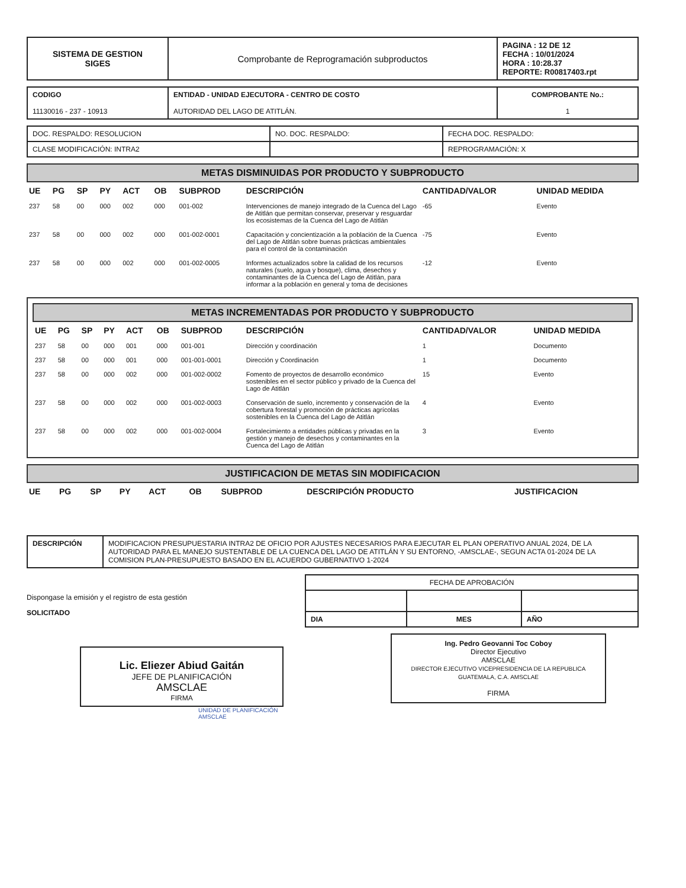| SISTEMA DE GESTION SIGES | Comprobante de Reprogramación subproductos | PAGINA : 12 DE 12 FECHA : 10/01/2024 HORA : 10:28.37 REPORTE: R00817403.rpt |
| CODIGO 11130016 - 237 - 10913 | ENTIDAD - UNIDAD EJECUTORA - CENTRO DE COSTO AUTORIDAD DEL LAGO DE ATITLÁN. | COMPROBANTE No.: 1 |
| DOC. RESPALDO: RESOLUCION | NO. DOC. RESPALDO: | FECHA DOC. RESPALDO: |
| CLASE MODIFICACIÓN: INTRA2 | | REPROGRAMACIÓN: X |
METAS DISMINUIDAS POR PRODUCTO Y SUBPRODUCTO
| UE | PG | SP | PY | ACT | OB | SUBPROD | DESCRIPCIÓN | CANTIDAD/VALOR | UNIDAD MEDIDA |
| --- | --- | --- | --- | --- | --- | --- | --- | --- | --- |
| 237 | 58 | 00 | 000 | 002 | 000 | 001-002 | Intervenciones de manejo integrado de la Cuenca del Lago de Atitlán que permitan conservar, preservar y resguardar los ecosistemas de la Cuenca del Lago de Atitlán | -65 | Evento |
| 237 | 58 | 00 | 000 | 002 | 000 | 001-002-0001 | Capacitación y concientización a la población de la Cuenca del Lago de Atitlán sobre buenas prácticas ambientales para el control de la contaminación | -75 | Evento |
| 237 | 58 | 00 | 000 | 002 | 000 | 001-002-0005 | Informes actualizados sobre la calidad de los recursos naturales (suelo, agua y bosque), clima, desechos y contaminantes de la Cuenca del Lago de Atitlán, para informar a la población en general y toma de decisiones | -12 | Evento |
METAS INCREMENTADAS POR PRODUCTO Y SUBPRODUCTO
| UE | PG | SP | PY | ACT | OB | SUBPROD | DESCRIPCIÓN | CANTIDAD/VALOR | UNIDAD MEDIDA |
| --- | --- | --- | --- | --- | --- | --- | --- | --- | --- |
| 237 | 58 | 00 | 000 | 001 | 000 | 001-001 | Dirección y coordinación | 1 | Documento |
| 237 | 58 | 00 | 000 | 001 | 000 | 001-001-0001 | Dirección y Coordinación | 1 | Documento |
| 237 | 58 | 00 | 000 | 002 | 000 | 001-002-0002 | Fomento de proyectos de desarrollo económico sostenibles en el sector público y privado de la Cuenca del Lago de Atitlán | 15 | Evento |
| 237 | 58 | 00 | 000 | 002 | 000 | 001-002-0003 | Conservación de suelo, incremento y conservación de la cobertura forestal y promoción de prácticas agrícolas sostenibles en la Cuenca del Lago de Atitlán | 4 | Evento |
| 237 | 58 | 00 | 000 | 002 | 000 | 001-002-0004 | Fortalecimiento a entidades públicas y privadas en la gestión y manejo de desechos y contaminantes en la Cuenca del Lago de Atitlán | 3 | Evento |
JUSTIFICACION DE METAS SIN MODIFICACION
| UE | PG | SP | PY | ACT | OB | SUBPROD | DESCRIPCIÓN PRODUCTO | JUSTIFICACION |
| --- | --- | --- | --- | --- | --- | --- | --- | --- |
| DESCRIPCIÓN | MODIFICACION PRESUPUESTARIA INTRA2 DE OFICIO POR AJUSTES NECESARIOS PARA EJECUTAR EL PLAN OPERATIVO ANUAL 2024, DE LA AUTORIDAD PARA EL MANEJO SUSTENTABLE DE LA CUENCA DEL LAGO DE ATITLÁN Y SU ENTORNO, -AMSCLAE-, SEGUN ACTA 01-2024 DE LA COMISION PLAN-PRESUPUESTO BASADO EN EL ACUERDO GUBERNATIVO 1-2024 |
Dispongase la emisión y el registro de esta gestión
SOLICITADO
Lic. Eliezer Abiud Gaitán
JEFE DE PLANIFICACIÓN
AMSCLAE
FIRMA
UNIDAD DE PLANIFICACIÓN AMSCLAE
| FECHA DE APROBACIÓN | | |
| DIA | MES | AÑO |
Ing. Pedro Geovanni Toc Coboy
Director Ejecutivo
AMSCLAE
DIRECTOR EJECUTIVO VICEPRESIDENCIA DE LA REPUBLICA GUATEMALA, C.A. AMSCLAE
FIRMA